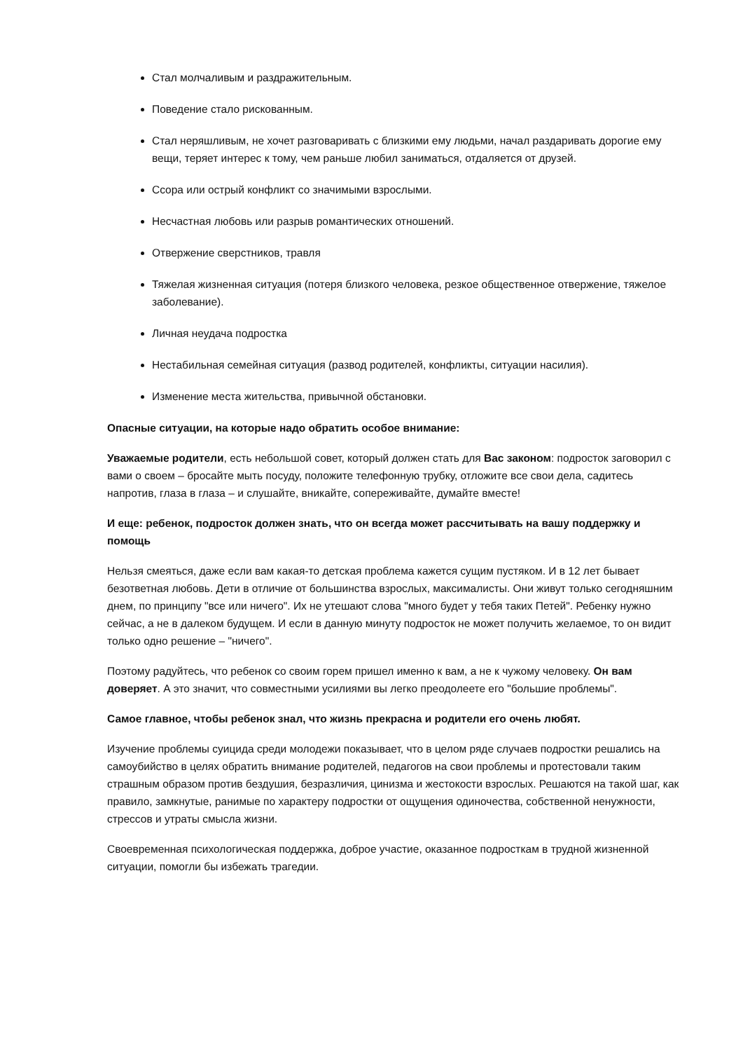Стал молчаливым и раздражительным.
Поведение стало рискованным.
Стал неряшливым, не хочет разговаривать с близкими ему людьми, начал раздаривать дорогие ему вещи, теряет интерес к тому, чем раньше любил заниматься, отдаляется от друзей.
Ссора или острый конфликт со значимыми взрослыми.
Несчастная любовь или разрыв романтических отношений.
Отвержение сверстников, травля
Тяжелая жизненная ситуация (потеря близкого человека, резкое общественное отвержение, тяжелое заболевание).
Личная неудача подростка
Нестабильная семейная ситуация (развод родителей, конфликты, ситуации насилия).
Изменение места жительства, привычной обстановки.
Опасные ситуации, на которые надо обратить особое внимание:
Уважаемые родители, есть небольшой совет, который должен стать для Вас законом: подросток заговорил с вами о своем – бросайте мыть посуду, положите телефонную трубку, отложите все свои дела, садитесь напротив, глаза в глаза – и слушайте, вникайте, сопереживайте, думайте вместе!
И еще: ребенок, подросток должен знать, что он всегда может рассчитывать на вашу поддержку и помощь
Нельзя смеяться, даже если вам какая-то детская проблема кажется сущим пустяком. И в 12 лет бывает безответная любовь. Дети в отличие от большинства взрослых, максималисты. Они живут только сегодняшним днем, по принципу "все или ничего". Их не утешают слова "много будет у тебя таких Петей". Ребенку нужно сейчас, а не в далеком будущем. И если в данную минуту подросток не может получить желаемое, то он видит только одно решение – "ничего".
Поэтому радуйтесь, что ребенок со своим горем пришел именно к вам, а не к чужому человеку. Он вам доверяет. А это значит, что совместными усилиями вы легко преодолеете его "большие проблемы".
Самое главное, чтобы ребенок знал, что жизнь прекрасна и родители его очень любят.
Изучение проблемы суицида среди молодежи показывает, что в целом ряде случаев подростки решались на самоубийство в целях обратить внимание родителей, педагогов на свои проблемы и протестовали таким страшным образом против бездушия, безразличия, цинизма и жестокости взрослых. Решаются на такой шаг, как правило, замкнутые, ранимые по характеру подростки от ощущения одиночества, собственной ненужности, стрессов и утраты смысла жизни.
Своевременная психологическая поддержка, доброе участие, оказанное подросткам в трудной жизненной ситуации, помогли бы избежать трагедии.